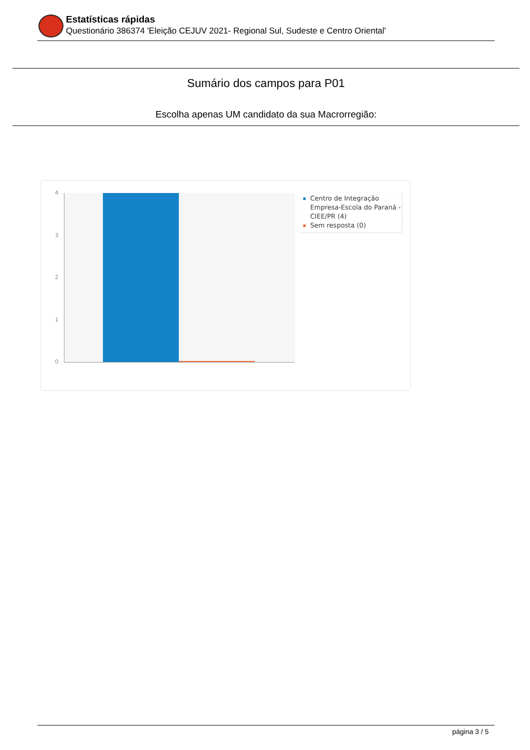Estatísticas rápidas
Questionário 386374 'Eleição CEJUV 2021- Regional Sul, Sudeste e Centro Oriental'
Sumário dos campos para P01
Escolha apenas UM candidato da sua Macrorregião:
4
3
2
1
0
Centro de Integração Empresa-Escola do Paraná - CIEE/PR (4)
Sem resposta (0)
página 3 / 5